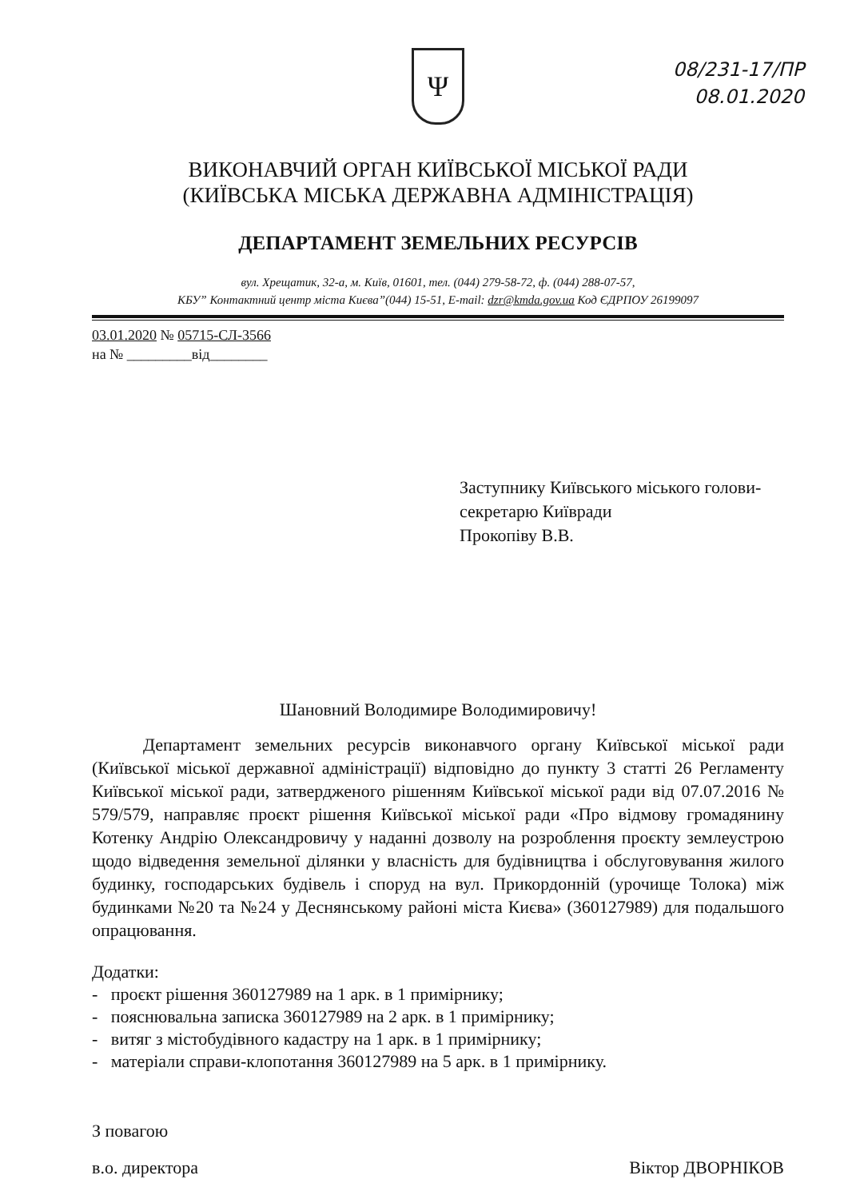08/231-17/ПР
08.01.2020
Ψ
ВИКОНАВЧИЙ ОРГАН КИЇВСЬКОЇ МІСЬКОЇ РАДИ
(КИЇВСЬКА МІСЬКА ДЕРЖАВНА АДМІНІСТРАЦІЯ)
ДЕПАРТАМЕНТ ЗЕМЕЛЬНИХ РЕСУРСІВ
вул. Хрещатик, 32-а, м. Київ, 01601, тел. (044) 279-58-72, ф. (044) 288-07-57,
КБУ” Контактний центр міста Києва”(044) 15-51, E-mail: dzr@kmda.gov.ua Код ЄДРПОУ 26199097
03.01.2020 № 05715-СЛ-3566
на № _________від________
Заступнику Київського міського голови-
секретарю Київради
Прокопіву В.В.
Шановний Володимире Володимировичу!
Департамент земельних ресурсів виконавчого органу Київської міської ради (Київської міської державної адміністрації) відповідно до пункту 3 статті 26 Регламенту Київської міської ради, затвердженого рішенням Київської міської ради від 07.07.2016 № 579/579, направляє проєкт рішення Київської міської ради «Про відмову громадянину Котенку Андрію Олександровичу у наданні дозволу на розроблення проєкту землеустрою щодо відведення земельної ділянки у власність для будівництва і обслуговування жилого будинку, господарських будівель і споруд на вул. Прикордонній (урочище Толока) між будинками №20 та №24 у Деснянському районі міста Києва» (360127989) для подальшого опрацювання.
Додатки:
- проєкт рішення 360127989 на 1 арк. в 1 примірнику;
- пояснювальна записка 360127989 на 2 арк. в 1 примірнику;
- витяг з містобудівного кадастру на 1 арк. в 1 примірнику;
- матеріали справи-клопотання 360127989 на 5 арк. в 1 примірнику.
З повагою
в.о. директора Віктор ДВОРНІКОВ